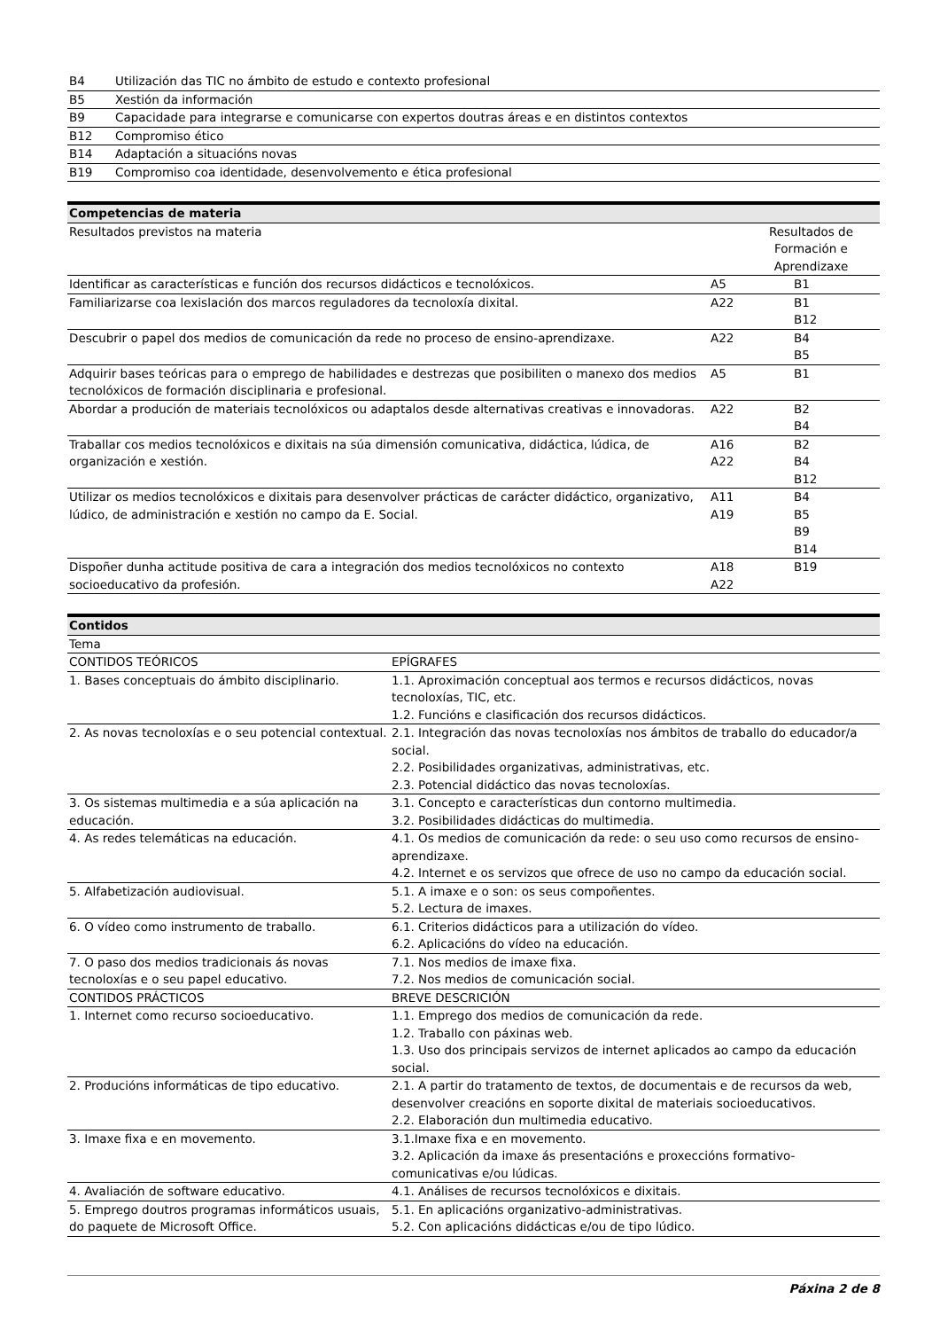| B4 | Utilización das TIC no ámbito de estudo e contexto profesional |
| B5 | Xestión da información |
| B9 | Capacidade para integrarse e comunicarse con expertos doutras áreas e en distintos contextos |
| B12 | Compromiso ético |
| B14 | Adaptación a situacións novas |
| B19 | Compromiso coa identidade, desenvolvemento e ética profesional |
| Competencias de materia | | |
| --- | --- | --- |
| Resultados previstos na materia | Resultados de Formación e Aprendizaxe | |
| Identificar as características e función dos recursos didácticos e tecnolóxicos. | A5 | B1 |
| Familiarizarse coa lexislación dos marcos reguladores da tecnoloxía dixital. | A22 | B1 B12 |
| Descubrir o papel dos medios de comunicación da rede no proceso de ensino-aprendizaxe. | A22 | B4 B5 |
| Adquirir bases teóricas para o emprego de habilidades e destrezas que posibiliten o manexo dos medios tecnolóxicos de formación disciplinaria e profesional. | A5 | B1 |
| Abordar a produción de materiais tecnolóxicos ou adaptalos desde alternativas creativas e innovadoras. | A22 | B2 B4 |
| Traballar cos medios tecnolóxicos e dixitais na súa dimensión comunicativa, didáctica, lúdica, de organización e xestión. | A16 A22 | B2 B4 B12 |
| Utilizar os medios tecnolóxicos e dixitais para desenvolver prácticas de carácter didáctico, organizativo, lúdico, de administración e xestión no campo da E. Social. | A11 A19 | B4 B5 B9 B14 |
| Dispoñer dunha actitude positiva de cara a integración dos medios tecnolóxicos no contexto socioeducativo da profesión. | A18 A22 | B19 |
| Contidos | |
| --- | --- |
| Tema | |
| CONTIDOS TEÓRICOS | EPÍGRAFES |
| 1. Bases conceptuais do ámbito disciplinario. | 1.1. Aproximación conceptual aos termos e recursos didácticos, novas tecnoloxías, TIC, etc. 1.2. Funcións e clasificación dos recursos didácticos. |
| 2. As novas tecnoloxías e o seu potencial contextual. | 2.1. Integración das novas tecnoloxías nos ámbitos de traballo do educador/a social. 2.2. Posibilidades organizativas, administrativas, etc. 2.3. Potencial didáctico das novas tecnoloxías. |
| 3. Os sistemas multimedia e a súa aplicación na educación. | 3.1. Concepto e características dun contorno multimedia. 3.2. Posibilidades didácticas do multimedia. |
| 4. As redes telemáticas na educación. | 4.1. Os medios de comunicación da rede: o seu uso como recursos de ensino-aprendizaxe. 4.2. Internet e os servizos que ofrece de uso no campo da educación social. |
| 5. Alfabetización audiovisual. | 5.1. A imaxe e o son: os seus compoñentes. 5.2. Lectura de imaxes. |
| 6. O vídeo como instrumento de traballo. | 6.1. Criterios didácticos para a utilización do vídeo. 6.2. Aplicacións do vídeo na educación. |
| 7. O paso dos medios tradicionais ás novas tecnoloxías e o seu papel educativo. | 7.1. Nos medios de imaxe fixa. 7.2. Nos medios de comunicación social. |
| CONTIDOS PRÁCTICOS | BREVE DESCRICIÓN |
| 1. Internet como recurso socioeducativo. | 1.1. Emprego dos medios de comunicación da rede. 1.2. Traballo con páxinas web. 1.3. Uso dos principais servizos de internet aplicados ao campo da educación social. |
| 2. Producións informáticas de tipo educativo. | 2.1. A partir do tratamento de textos, de documentais e de recursos da web, desenvolver creacións en soporte dixital de materiais socioeducativos. 2.2. Elaboración dun multimedia educativo. |
| 3. Imaxe fixa e en movemento. | 3.1.Imaxe fixa e en movemento. 3.2. Aplicación da imaxe ás presentacións e proxeccións formativo-comunicativas e/ou lúdicas. |
| 4. Avaliación de software educativo. | 4.1. Análises de recursos tecnolóxicos e dixitais. |
| 5. Emprego doutros programas informáticos usuais, do paquete de Microsoft Office. | 5.1. En aplicacións organizativo-administrativas. 5.2. Con aplicacións didácticas e/ou de tipo lúdico. |
Páxina 2 de 8